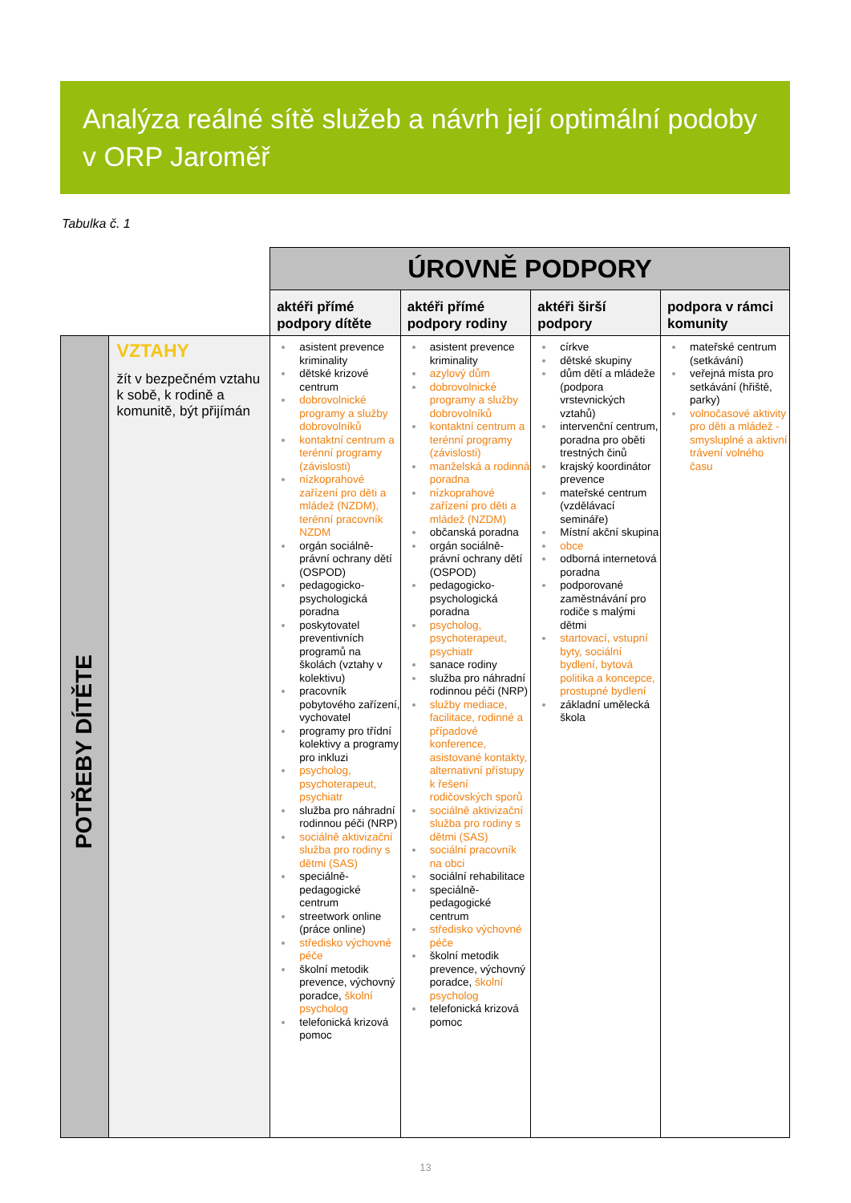Analýza reálné sítě služeb a návrh její optimální podoby v ORP Jaroměř
Tabulka č. 1
| | | ÚROVNĚ PODPORY | | | |
| | | aktéři přímé podpory dítěte | aktéři přímé podpory rodiny | aktéři širší podpory | podpora v rámci komunity |
| POTŘEBY DÍTĚTE | VZTAHY žít v bezpečném vztahu k sobě, k rodině a komunitě, být přijímán | asistent prevence kriminality dětské krizové centrum dobrovolnické programy a služby dobrovolníků kontaktní centrum a terénní programy (závislosti) nízkoprahové zařízení pro děti a mládež (NZDM), terénní pracovník NZDM orgán sociálně-právní ochrany dětí (OSPOD) pedagogicko-psychologická poradna poskytovatel preventivních programů na školách (vztahy v kolektivu) pracovník pobytového zařízení, vychovatel programy pro třídní kolektivy a programy pro inkluzi psycholog, psychoterapeut, psychiatr služba pro náhradní rodinnou péči (NRP) sociálně aktivizační služba pro rodiny s dětmi (SAS) speciálně-pedagogické centrum streetwork online (práce online) středisko výchovné péče školní metodik prevence, výchovný poradce, školní psycholog telefonická krizová pomoc | asistent prevence kriminality azylový dům dobrovolnické programy a služby dobrovolníků kontaktní centrum a terénní programy (závislosti) manželská a rodinná poradna nízkoprahové zařízení pro děti a mládež (NZDM) občanská poradna orgán sociálně-právní ochrany dětí (OSPOD) pedagogicko-psychologická poradna psycholog, psychoterapeut, psychiatr sanace rodiny služba pro náhradní rodinnou péči (NRP) služby mediace, facilitace, rodinné a případové konference, asistované kontakty, alternativní přístupy k řešení rodičovských sporů sociálně aktivizační služba pro rodiny s dětmi (SAS) sociální pracovník na obci sociální rehabilitace speciálně-pedagogické centrum středisko výchovné péče školní metodik prevence, výchovný poradce, školní psycholog telefonická krizová pomoc | církve dětské skupiny dům dětí a mládeže (podpora vrstevnických vztahů) intervenční centrum, poradna pro oběti trestných činů krajský koordinátor prevence mateřské centrum (vzdělávací semináře) Místní akční skupina obce odborná internetová poradna podporované zaměstnávání pro rodiče s malými dětmi startovací, vstupní byty, sociální bydlení, bytová politika a koncepce, prostupné bydlení základní umělecká škola | mateřské centrum (setkávání) veřejná místa pro setkávání (hřiště, parky) volnočasové aktivity pro děti a mládež - smysluplné a aktivní trávení volného času |
13